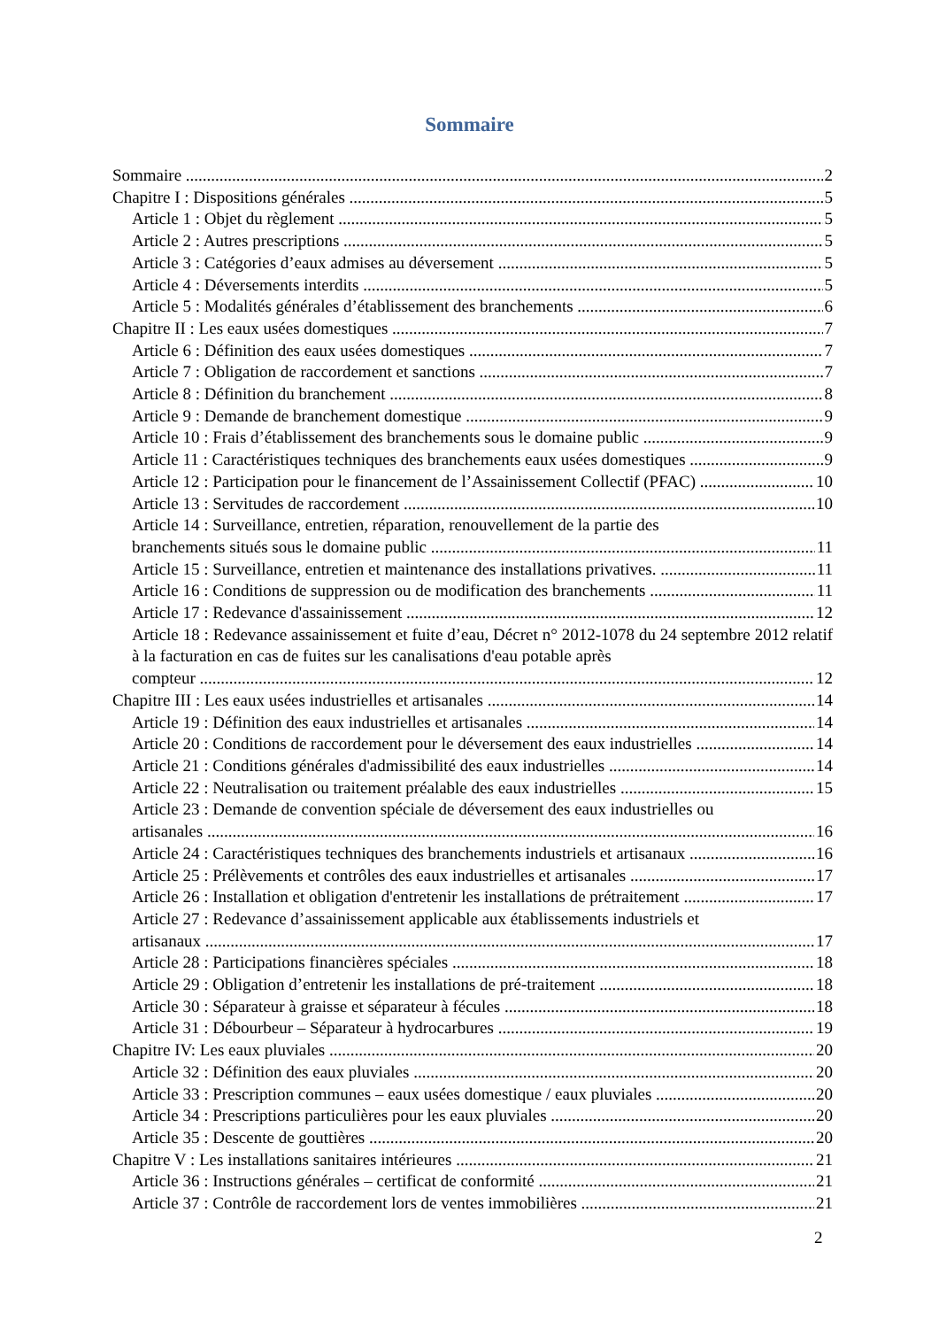Sommaire
Sommaire 2
Chapitre I : Dispositions générales 5
Article 1 : Objet du règlement 5
Article 2 : Autres prescriptions 5
Article 3 : Catégories d’eaux admises au déversement 5
Article 4 : Déversements interdits 5
Article 5 : Modalités générales d’établissement des branchements 6
Chapitre II : Les eaux usées domestiques 7
Article 6 : Définition des eaux usées domestiques 7
Article 7 : Obligation de raccordement et sanctions 7
Article 8 : Définition du branchement 8
Article 9 : Demande de branchement domestique 9
Article 10 : Frais d’établissement des branchements sous le domaine public 9
Article 11 : Caractéristiques techniques des branchements eaux usées domestiques 9
Article 12 : Participation pour le financement de l’Assainissement Collectif (PFAC) 10
Article 13 : Servitudes de raccordement 10
Article 14 : Surveillance, entretien, réparation, renouvellement de la partie des
branchements situés sous le domaine public 11
Article 15 : Surveillance, entretien et maintenance des installations privatives. 11
Article 16 : Conditions de suppression ou de modification des branchements 11
Article 17 : Redevance d'assainissement 12
Article 18 : Redevance assainissement et fuite d’eau, Décret n° 2012-1078 du 24 septembre 2012 relatif à la facturation en cas de fuites sur les canalisations d'eau potable après
compteur 12
Chapitre III : Les eaux usées industrielles et artisanales 14
Article 19 : Définition des eaux industrielles et artisanales 14
Article 20 : Conditions de raccordement pour le déversement des eaux industrielles 14
Article 21 : Conditions générales d'admissibilité des eaux industrielles 14
Article 22 : Neutralisation ou traitement préalable des eaux industrielles 15
Article 23 : Demande de convention spéciale de déversement des eaux industrielles ou
artisanales 16
Article 24 : Caractéristiques techniques des branchements industriels et artisanaux 16
Article 25 : Prélèvements et contrôles des eaux industrielles et artisanales 17
Article 26 : Installation et obligation d'entretenir les installations de prétraitement 17
Article 27 : Redevance d’assainissement applicable aux établissements industriels et
artisanaux 17
Article 28 : Participations financières spéciales 18
Article 29 : Obligation d’entretenir les installations de pré-traitement 18
Article 30 : Séparateur à graisse et séparateur à fécules 18
Article 31 : Débourbeur – Séparateur à hydrocarbures 19
Chapitre IV: Les eaux pluviales 20
Article 32 : Définition des eaux pluviales 20
Article 33 : Prescription communes – eaux usées domestique / eaux pluviales 20
Article 34 : Prescriptions particulières pour les eaux pluviales 20
Article 35 : Descente de gouttières 20
Chapitre V : Les installations sanitaires intérieures 21
Article 36 : Instructions générales – certificat de conformité 21
Article 37 : Contrôle de raccordement lors de ventes immobilières 21
2